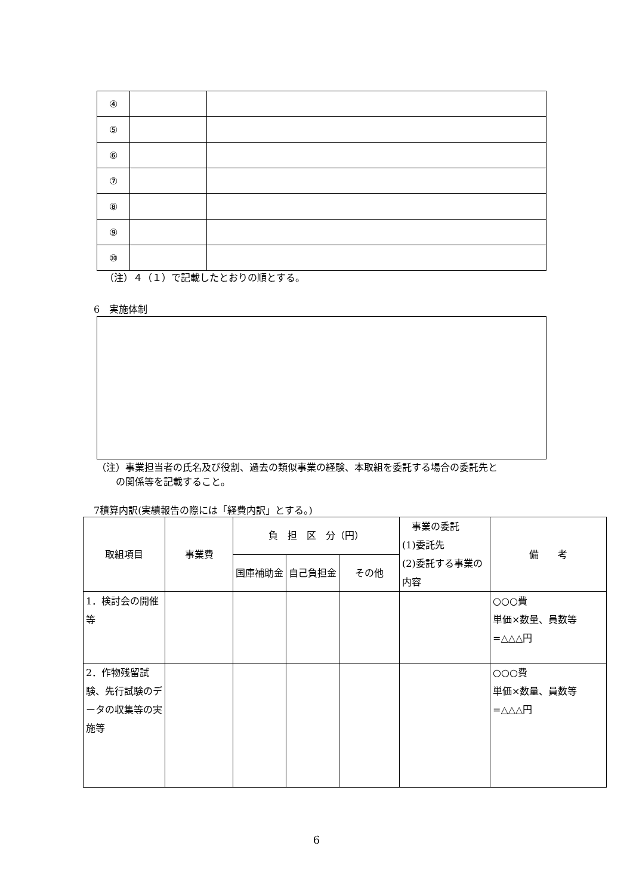| ④ | | |
| ⑤ | | |
| ⑥ | | |
| ⑦ | | |
| ⑧ | | |
| ⑨ | | |
| ⑩ | | |
（注）４（１）で記載したとおりの順とする。
6　実施体制
（注）事業担当者の氏名及び役割、過去の類似事業の経験、本取組を委託する場合の委託先と
　　の関係等を記載すること。
7積算内訳(実績報告の際には「経費内訳」とする。)
| 取組項目 | 事業費 | 負 担 区 分（円） | | | 事業の委託 (1)委託先 (2)委託する事業の内容 | 備 考 |
| --- | --- | --- | --- | --- | --- | --- |
| | | 国庫補助金 | 自己負担金 | その他 | | |
| 1．検討会の開催等 | | | | | | ○○○費 単価×数量、員数等=△△△円 |
| 2．作物残留試験、先行試験のデータの収集等の実施等 | | | | | | ○○○費 単価×数量、員数等=△△△円 |
6